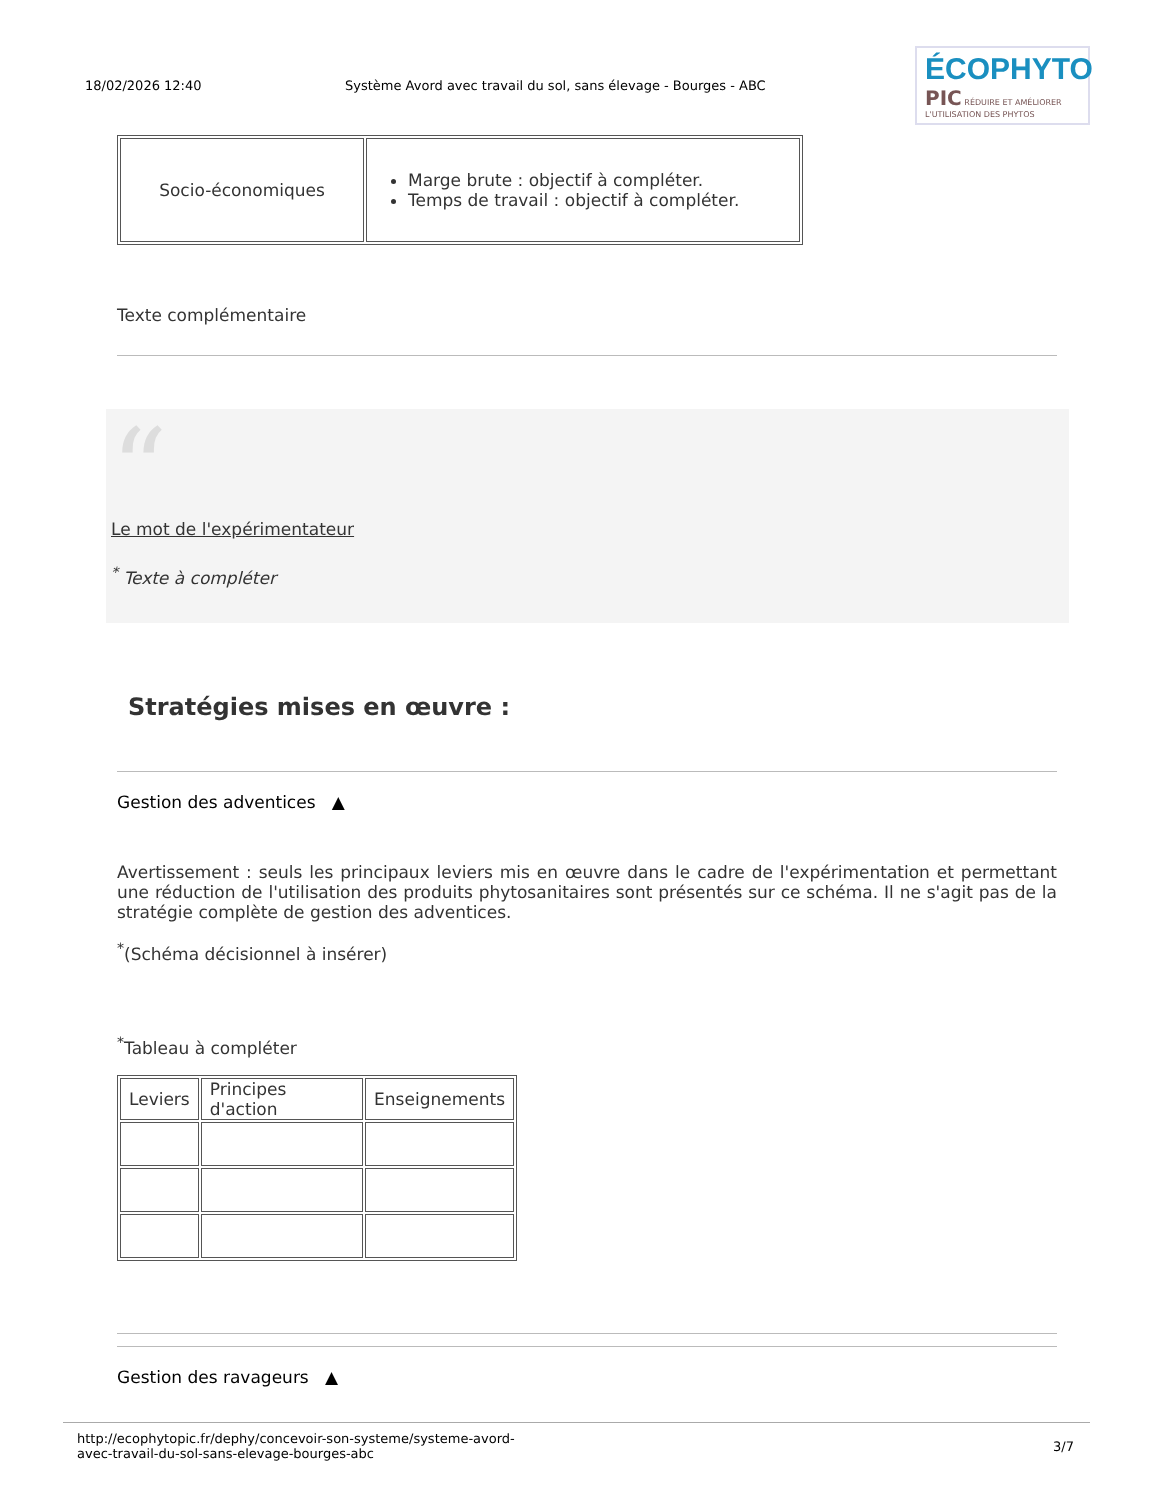18/02/2026 12:40 Système Avord avec travail du sol, sans élevage - Bourges - ABC
ÉCOPHYTO
PIC RÉDUIRE ET AMÉLIORER L'UTILISATION DES PHYTOS
| Socio-économiques | Marge brute : objectif à compléter. Temps de travail : objectif à compléter. |
Texte complémentaire
“
Le mot de l'expérimentateur
<sup>*</sup> Texte à compléter
Stratégies mises en œuvre :
Gestion des adventices ▲
Avertissement : seuls les principaux leviers mis en œuvre dans le cadre de l'expérimentation et permettant une réduction de l'utilisation des produits phytosanitaires sont présentés sur ce schéma. Il ne s'agit pas de la stratégie complète de gestion des adventices.
<sup>*</sup> (Schéma décisionnel à insérer)
<sup>*</sup> Tableau à compléter
| Leviers | Principes d'action | Enseignements |
Gestion des ravageurs ▲
http://ecophytopic.fr/dephy/concevoir-son-systeme/systeme-avord-
avec-travail-du-sol-sans-elevage-bourges-abc 3/7